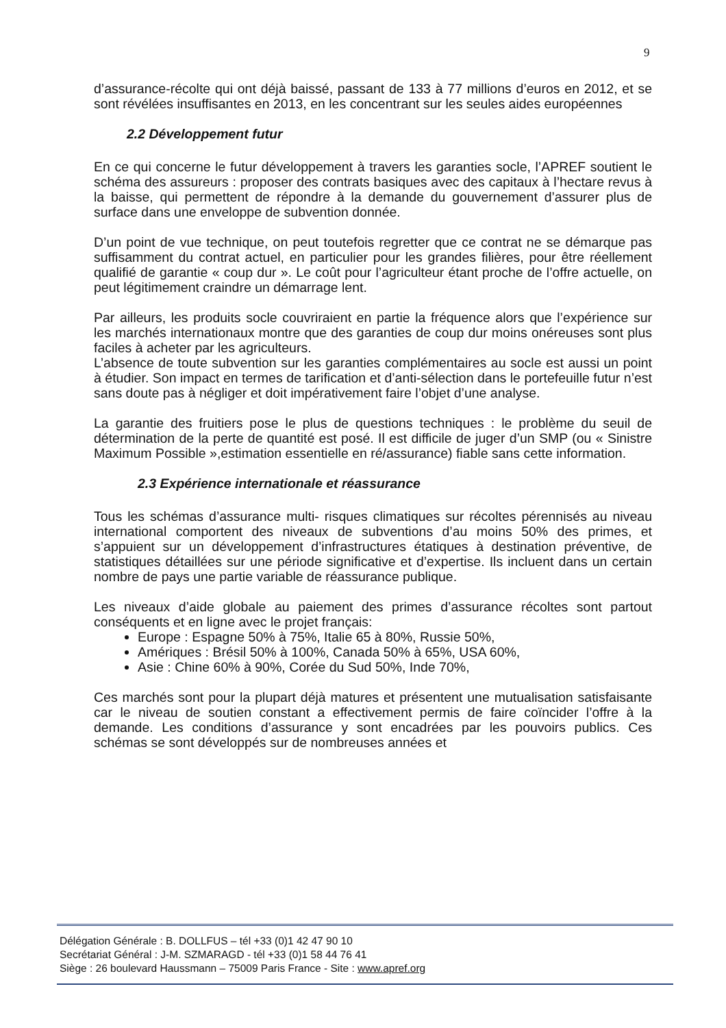9
d’assurance-récolte qui ont déjà baissé, passant de 133 à 77 millions d’euros en 2012, et se sont révélées insuffisantes en 2013, en les concentrant sur les seules aides européennes
2.2 Développement futur
En ce qui concerne le futur développement à travers les garanties socle, l’APREF soutient le schéma des assureurs : proposer des contrats basiques avec des capitaux à l’hectare revus à la baisse, qui permettent de répondre à la demande du gouvernement d’assurer plus de surface dans une enveloppe de subvention donnée.
D’un point de vue technique, on peut toutefois regretter que ce contrat ne se démarque pas suffisamment du contrat actuel, en particulier pour les grandes filières, pour être réellement qualifié de garantie « coup dur ». Le coût pour l’agriculteur étant proche de l’offre actuelle, on peut légitimement craindre un démarrage lent.
Par ailleurs, les produits socle couvriraient en partie la fréquence alors que l’expérience sur les marchés internationaux montre que des garanties de coup dur moins onéreuses sont plus faciles à acheter par les agriculteurs.
L’absence de toute subvention sur les garanties complémentaires au socle est aussi un point à étudier. Son impact en termes de tarification et d’anti-sélection dans le portefeuille futur n’est sans doute pas à négliger et doit impérativement faire l’objet d’une analyse.
La garantie des fruitiers pose le plus de questions techniques : le problème du seuil de détermination de la perte de quantité est posé. Il est difficile de juger d’un SMP (ou « Sinistre Maximum Possible »,estimation essentielle en ré/assurance) fiable sans cette information.
2.3 Expérience internationale et réassurance
Tous les schémas d’assurance multi- risques climatiques sur récoltes pérennisés au niveau international comportent des niveaux de subventions d’au moins 50% des primes, et s’appuient sur un développement d’infrastructures étatiques à destination préventive, de statistiques détaillées sur une période significative et d’expertise. Ils incluent dans un certain nombre de pays une partie variable de réassurance publique.
Les niveaux d’aide globale au paiement des primes d’assurance récoltes sont partout conséquents et en ligne avec le projet français:
Europe : Espagne 50% à 75%, Italie 65 à 80%, Russie 50%,
Amériques : Brésil 50% à 100%, Canada 50% à 65%, USA 60%,
Asie : Chine 60% à 90%, Corée du Sud 50%, Inde 70%,
Ces marchés sont pour la plupart déjà matures et présentent une mutualisation satisfaisante car le niveau de soutien constant a effectivement permis de faire coïncider l’offre à la demande. Les conditions d’assurance y sont encadrées par les pouvoirs publics. Ces schémas se sont développés sur de nombreuses années et
Délégation Générale : B. DOLLFUS – tél +33 (0)1 42 47 90 10
Secrétariat Général : J-M. SZMARAGD - tél +33 (0)1 58 44 76 41
Siège : 26 boulevard Haussmann – 75009 Paris France - Site : www.apref.org